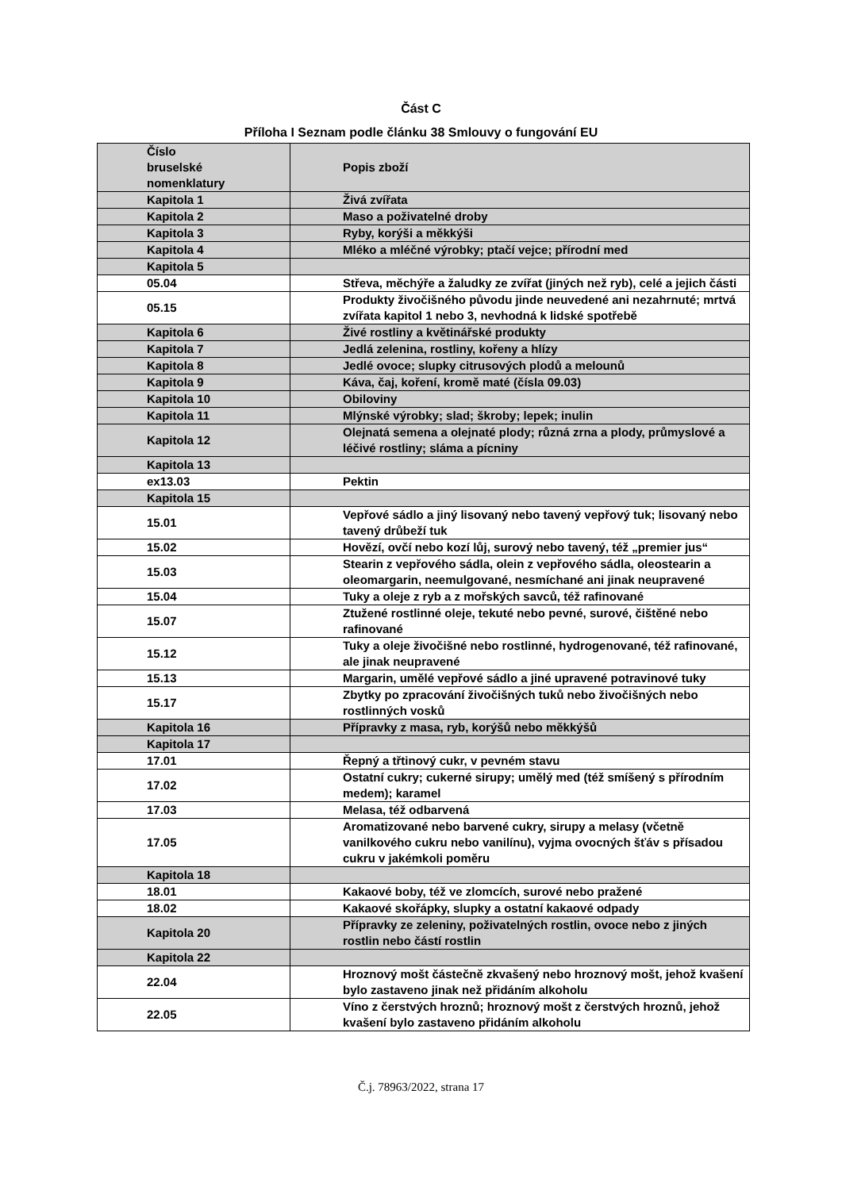Část C
Příloha I Seznam podle článku 38 Smlouvy o fungování EU
| Číslo bruselské nomenklatury | Popis zboží |
| Kapitola 1 | Živá zvířata |
| Kapitola 2 | Maso a poživatelné droby |
| Kapitola 3 | Ryby, korýši a měkkýši |
| Kapitola 4 | Mléko a mléčné výrobky; ptačí vejce; přírodní med |
| Kapitola 5 | |
| 05.04 | Střeva, měchýře a žaludky ze zvířat (jiných než ryb), celé a jejich části |
| 05.15 | Produkty živočišného původu jinde neuvedené ani nezahrnuté; mrtvá zvířata kapitol 1 nebo 3, nevhodná k lidské spotřebě |
| Kapitola 6 | Živé rostliny a květinářské produkty |
| Kapitola 7 | Jedlá zelenina, rostliny, kořeny a hlízy |
| Kapitola 8 | Jedlé ovoce; slupky citrusových plodů a melounů |
| Kapitola 9 | Káva, čaj, koření, kromě maté (čísla 09.03) |
| Kapitola 10 | Obiloviny |
| Kapitola 11 | Mlýnské výrobky; slad; škroby; lepek; inulin |
| Kapitola 12 | Olejnatá semena a olejnaté plody; různá zrna a plody, průmyslové a léčivé rostliny; sláma a pícniny |
| Kapitola 13 | |
| ex13.03 | Pektin |
| Kapitola 15 | |
| 15.01 | Vepřové sádlo a jiný lisovaný nebo tavený vepřový tuk; lisovaný nebo tavený drůbeží tuk |
| 15.02 | Hovězí, ovčí nebo kozí lůj, surový nebo tavený, též „premier jus“ |
| 15.03 | Stearin z vepřového sádla, olein z vepřového sádla, oleostearin a oleomargarin, neemulgované, nesmíchané ani jinak neupravené |
| 15.04 | Tuky a oleje z ryb a z mořských savců, též rafinované |
| 15.07 | Ztužené rostlinné oleje, tekuté nebo pevné, surové, čištěné nebo rafinované |
| 15.12 | Tuky a oleje živočišné nebo rostlinné, hydrogenované, též rafinované, ale jinak neupravené |
| 15.13 | Margarin, umělé vepřové sádlo a jiné upravené potravinové tuky |
| 15.17 | Zbytky po zpracování živočišných tuků nebo živočišných nebo rostlinných vosků |
| Kapitola 16 | Přípravky z masa, ryb, korýšů nebo měkkýšů |
| Kapitola 17 | |
| 17.01 | Řepný a třtinový cukr, v pevném stavu |
| 17.02 | Ostatní cukry; cukerné sirupy; umělý med (též smíšený s přírodním medem); karamel |
| 17.03 | Melasa, též odbarvená |
| 17.05 | Aromatizované nebo barvené cukry, sirupy a melasy (včetně vanilkového cukru nebo vanilínu), vyjma ovocných šťáv s přísadou cukru v jakémkoli poměru |
| Kapitola 18 | |
| 18.01 | Kakaové boby, též ve zlomcích, surové nebo pražené |
| 18.02 | Kakaové skořápky, slupky a ostatní kakaové odpady |
| Kapitola 20 | Přípravky ze zeleniny, poživatelných rostlin, ovoce nebo z jiných rostlin nebo částí rostlin |
| Kapitola 22 | |
| 22.04 | Hroznový mošt částečně zkvašený nebo hroznový mošt, jehož kvašení bylo zastaveno jinak než přidáním alkoholu |
| 22.05 | Víno z čerstvých hroznů; hroznový mošt z čerstvých hroznů, jehož kvašení bylo zastaveno přidáním alkoholu |
Č.j. 78963/2022, strana 17